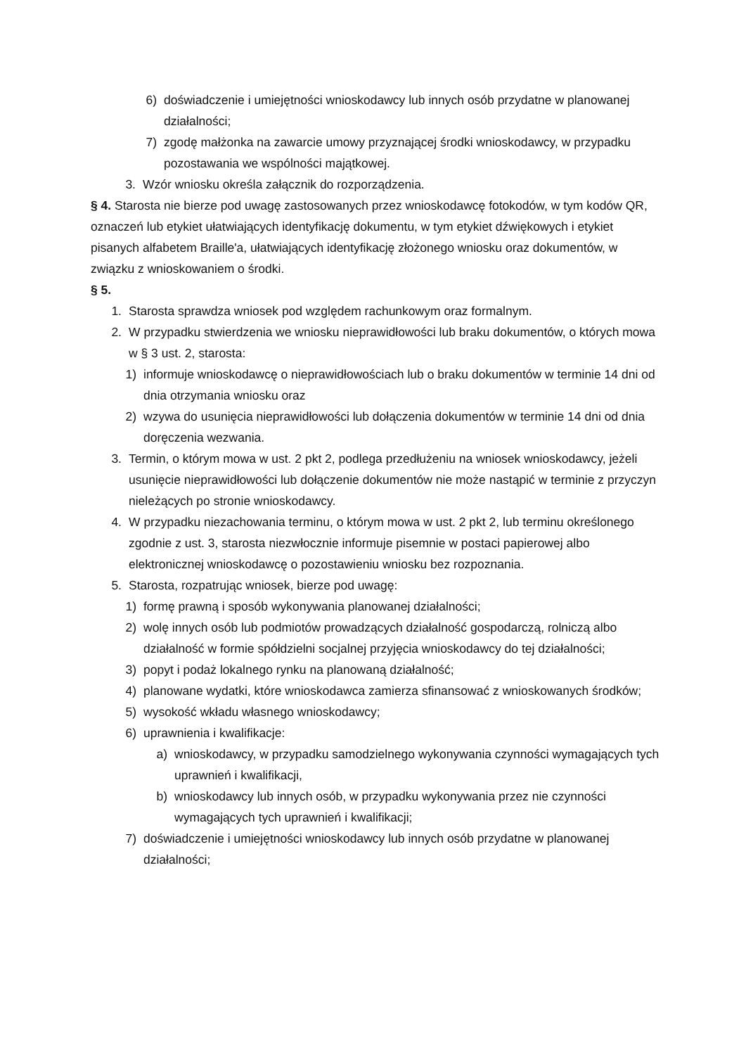6) doświadczenie i umiejętności wnioskodawcy lub innych osób przydatne w planowanej działalności;
7) zgodę małżonka na zawarcie umowy przyznającej środki wnioskodawcy, w przypadku pozostawania we wspólności majątkowej.
3. Wzór wniosku określa załącznik do rozporządzenia.
§ 4. Starosta nie bierze pod uwagę zastosowanych przez wnioskodawcę fotokodów, w tym kodów QR, oznaczeń lub etykiet ułatwiających identyfikację dokumentu, w tym etykiet dźwiękowych i etykiet pisanych alfabetem Braille'a, ułatwiających identyfikację złożonego wniosku oraz dokumentów, w związku z wnioskowaniem o środki.
§ 5.
1. Starosta sprawdza wniosek pod względem rachunkowym oraz formalnym.
2. W przypadku stwierdzenia we wniosku nieprawidłowości lub braku dokumentów, o których mowa w § 3 ust. 2, starosta:
1) informuje wnioskodawcę o nieprawidłowościach lub o braku dokumentów w terminie 14 dni od dnia otrzymania wniosku oraz
2) wzywa do usunięcia nieprawidłowości lub dołączenia dokumentów w terminie 14 dni od dnia doręczenia wezwania.
3. Termin, o którym mowa w ust. 2 pkt 2, podlega przedłużeniu na wniosek wnioskodawcy, jeżeli usunięcie nieprawidłowości lub dołączenie dokumentów nie może nastąpić w terminie z przyczyn nieleżących po stronie wnioskodawcy.
4. W przypadku niezachowania terminu, o którym mowa w ust. 2 pkt 2, lub terminu określonego zgodnie z ust. 3, starosta niezwłocznie informuje pisemnie w postaci papierowej albo elektronicznej wnioskodawcę o pozostawieniu wniosku bez rozpoznania.
5. Starosta, rozpatrując wniosek, bierze pod uwagę:
1) formę prawną i sposób wykonywania planowanej działalności;
2) wolę innych osób lub podmiotów prowadzących działalność gospodarczą, rolniczą albo działalność w formie spółdzielni socjalnej przyjęcia wnioskodawcy do tej działalności;
3) popyt i podaż lokalnego rynku na planowaną działalność;
4) planowane wydatki, które wnioskodawca zamierza sfinansować z wnioskowanych środków;
5) wysokość wkładu własnego wnioskodawcy;
6) uprawnienia i kwalifikacje:
a) wnioskodawcy, w przypadku samodzielnego wykonywania czynności wymagających tych uprawnień i kwalifikacji,
b) wnioskodawcy lub innych osób, w przypadku wykonywania przez nie czynności wymagających tych uprawnień i kwalifikacji;
7) doświadczenie i umiejętności wnioskodawcy lub innych osób przydatne w planowanej działalności;